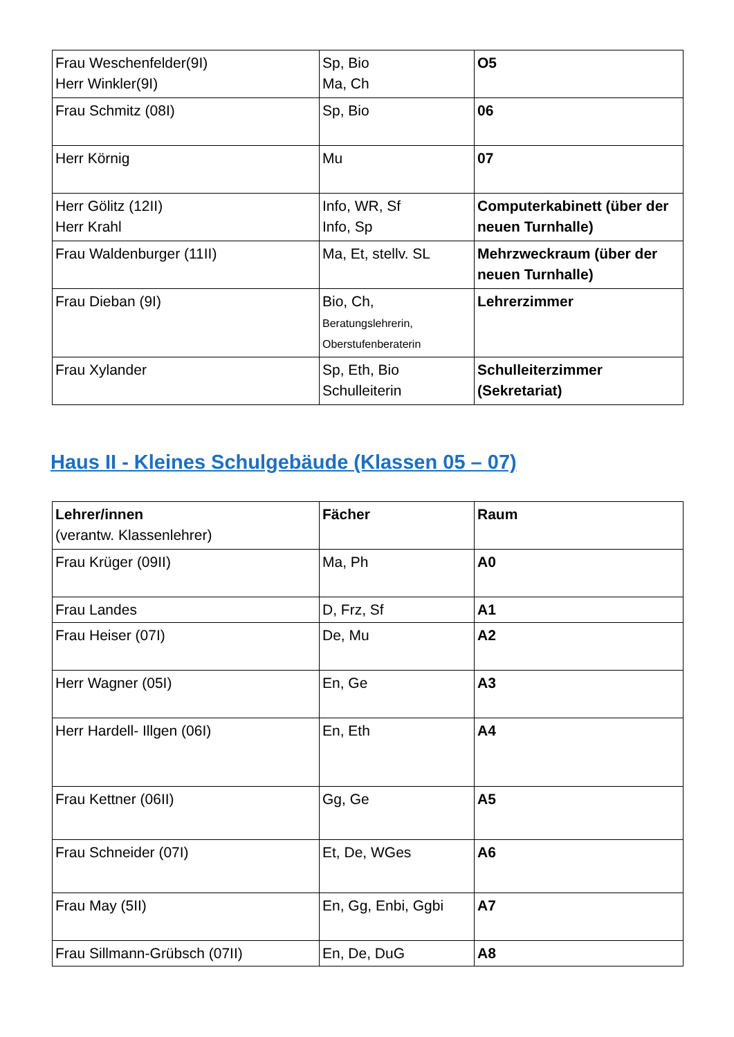| Frau Weschenfelder(9I) Herr Winkler(9I) | Sp, Bio Ma, Ch | O5 |
| Frau Schmitz (08I) | Sp, Bio | 06 |
| Herr Körnig | Mu | 07 |
| Herr Gölitz (12II) Herr Krahl | Info, WR, Sf Info, Sp | Computerkabinett (über der neuen Turnhalle) |
| Frau Waldenburger (11II) | Ma, Et, stellv. SL | Mehrzweckraum (über der neuen Turnhalle) |
| Frau Dieban (9I) | Bio, Ch, Beratungslehrerin, Oberstufenberaterin | Lehrerzimmer |
| Frau Xylander | Sp, Eth, Bio Schulleiterin | Schulleiterzimmer (Sekretariat) |
Haus II - Kleines Schulgebäude (Klassen 05 – 07)
| Lehrer/innen (verantw. Klassenlehrer) | Fächer | Raum |
| Frau Krüger (09II) | Ma, Ph | A0 |
| Frau Landes | D, Frz, Sf | A1 |
| Frau Heiser (07I) | De, Mu | A2 |
| Herr Wagner (05I) | En, Ge | A3 |
| Herr Hardell- Illgen (06I) | En, Eth | A4 |
| Frau Kettner (06II) | Gg, Ge | A5 |
| Frau Schneider (07I) | Et, De, WGes | A6 |
| Frau May (5II) | En, Gg, Enbi, Ggbi | A7 |
| Frau Sillmann-Grübsch (07II) | En, De, DuG | A8 |